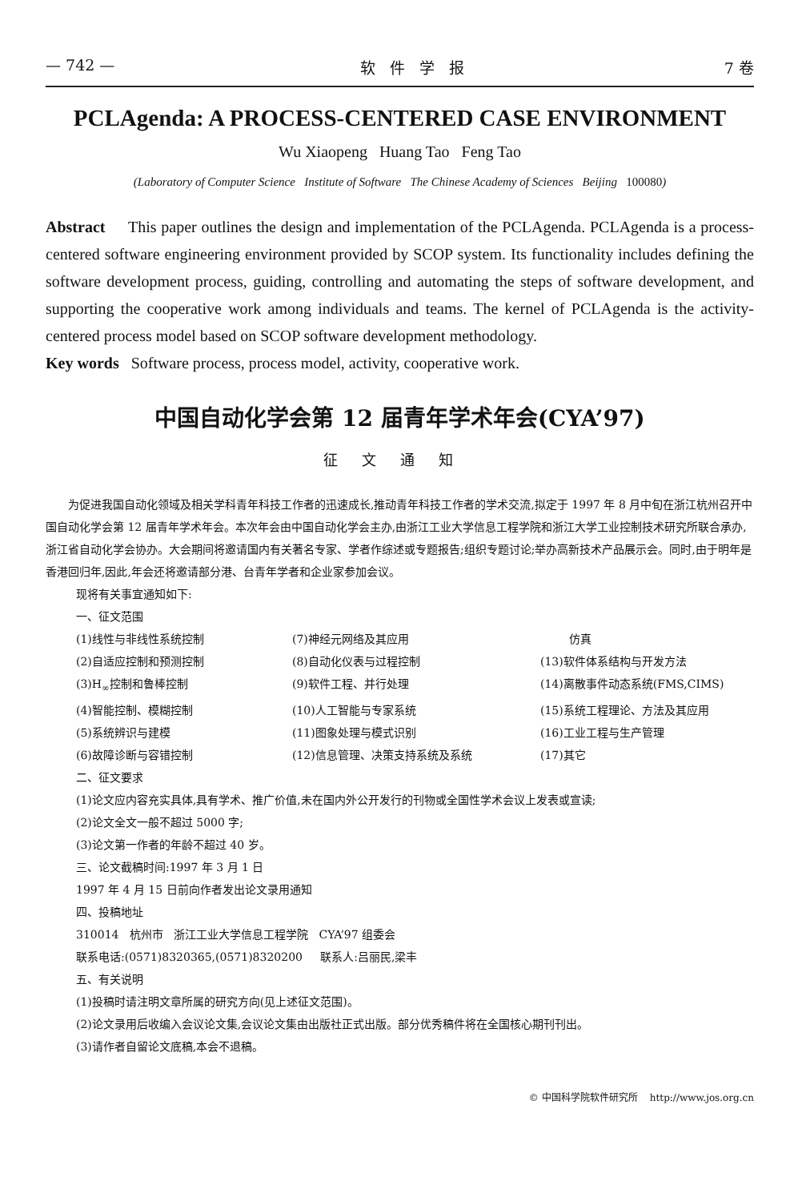— 742 — 软件学报 7 卷
PCLAgenda: A PROCESS-CENTERED CASE ENVIRONMENT
Wu Xiaopeng Huang Tao Feng Tao
(Laboratory of Computer Science Institute of Software The Chinese Academy of Sciences Beijing 100080)
Abstract This paper outlines the design and implementation of the PCLAgenda. PCLAgenda is a process-centered software engineering environment provided by SCOP system. Its functionality includes defining the software development process, guiding, controlling and automating the steps of software development, and supporting the cooperative work among individuals and teams. The kernel of PCLAgenda is the activity-centered process model based on SCOP software development methodology.
Key words Software process, process model, activity, cooperative work.
中国自动化学会第 12 届青年学术年会(CYA’97)
征文通知
为促进我国自动化领域及相关学科青年科技工作者的迅速成长,推动青年科技工作者的学术交流,拟定于 1997 年 8 月中旬在浙江杭州召开中国自动化学会第 12 届青年学术年会。本次年会由中国自动化学会主办,由浙江工业大学信息工程学院和浙江大学工业控制技术研究所联合承办,浙江省自动化学会协办。大会期间将邀请国内有关著名专家、学者作综述或专题报告;组织专题讨论;举办高新技术产品展示会。同时,由于明年是香港回归年,因此,年会还将邀请部分港、台青年学者和企业家参加会议。
现将有关事宜通知如下:
一、征文范围
(1)线性与非线性系统控制
(7)神经元网络及其应用
仿真
(2)自适应控制和预测控制
(8)自动化仪表与过程控制
(13)软件体系结构与开发方法
(3)H<sub>∞</sub>控制和鲁棒控制
(9)软件工程、并行处理
(14)离散事件动态系统(FMS,CIMS)
(4)智能控制、模糊控制
(10)人工智能与专家系统
(15)系统工程理论、方法及其应用
(5)系统辨识与建模
(11)图象处理与模式识别
(16)工业工程与生产管理
(6)故障诊断与容错控制
(12)信息管理、决策支持系统及系统
(17)其它
二、征文要求
(1)论文应内容充实具体,具有学术、推广价值,未在国内外公开发行的刊物或全国性学术会议上发表或宣读;
(2)论文全文一般不超过 5000 字;
(3)论文第一作者的年龄不超过 40 岁。
三、论文截稿时间:1997 年 3 月 1 日
1997 年 4 月 15 日前向作者发出论文录用通知
四、投稿地址
310014 杭州市 浙江工业大学信息工程学院 CYA’97 组委会
联系电话:(0571)8320365,(0571)8320200 联系人:吕丽民,梁丰
五、有关说明
(1)投稿时请注明文章所属的研究方向(见上述征文范围)。
(2)论文录用后收编入会议论文集,会议论文集由出版社正式出版。部分优秀稿件将在全国核心期刊刊出。
(3)请作者自留论文底稿,本会不退稿。
© 中国科学院软件研究所 http://www.jos.org.cn